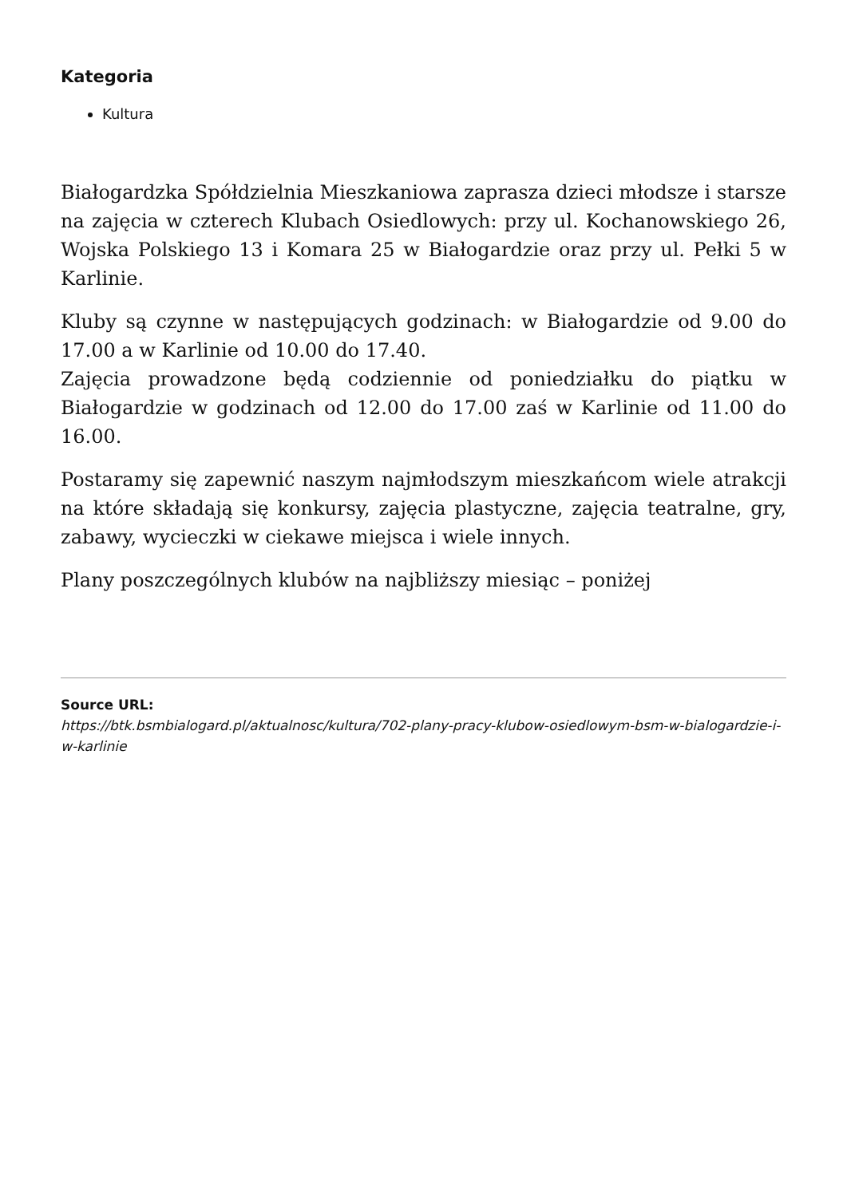Kategoria
Kultura
Białogardzka Spółdzielnia Mieszkaniowa zaprasza dzieci młodsze i starsze na zajęcia w czterech Klubach Osiedlowych: przy ul. Kochanowskiego 26, Wojska Polskiego 13 i Komara 25 w Białogardzie oraz przy ul. Pełki 5 w Karlinie.
Kluby są czynne w następujących godzinach: w Białogardzie od 9.00 do 17.00 a w Karlinie od 10.00 do 17.40.
Zajęcia prowadzone będą codziennie od poniedziałku do piątku w Białogardzie w godzinach od 12.00 do 17.00 zaś w Karlinie od 11.00 do 16.00.
Postaramy się zapewnić naszym najmłodszym mieszkańcom wiele atrakcji na które składają się konkursy, zajęcia plastyczne, zajęcia teatralne, gry, zabawy, wycieczki w ciekawe miejsca i wiele innych.
Plany poszczególnych klubów na najbliższy miesiąc – poniżej
Source URL:
https://btk.bsmbialogard.pl/aktualnosc/kultura/702-plany-pracy-klubow-osiedlowym-bsm-w-bialogardzie-i-w-karlinie